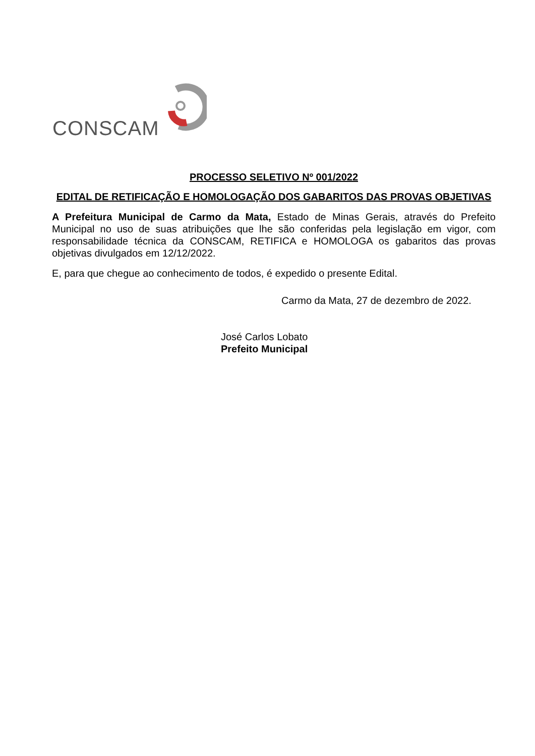CONSCAM
PROCESSO SELETIVO Nº 001/2022
EDITAL DE RETIFICAÇÃO E HOMOLOGAÇÃO DOS GABARITOS DAS PROVAS OBJETIVAS
A Prefeitura Municipal de Carmo da Mata, Estado de Minas Gerais, através do Prefeito Municipal no uso de suas atribuições que lhe são conferidas pela legislação em vigor, com responsabilidade técnica da CONSCAM, RETIFICA e HOMOLOGA os gabaritos das provas objetivas divulgados em 12/12/2022.
E, para que chegue ao conhecimento de todos, é expedido o presente Edital.
Carmo da Mata, 27 de dezembro de 2022.
José Carlos Lobato
Prefeito Municipal